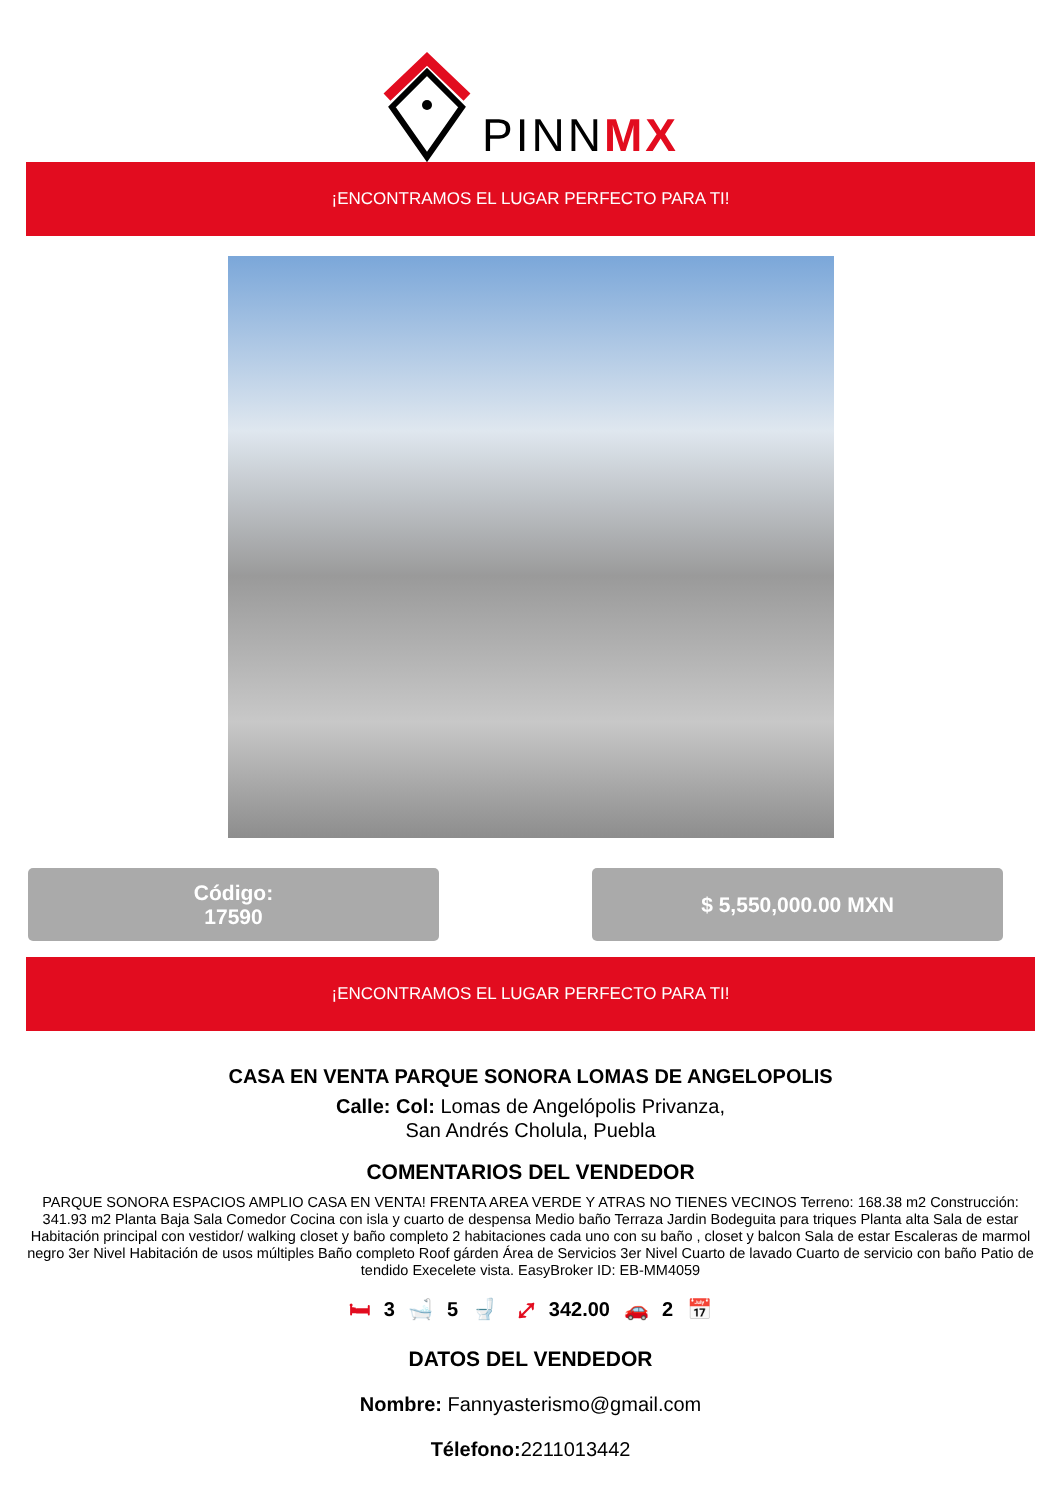PINNMX
¡ENCONTRAMOS EL LUGAR PERFECTO PARA TI!
Código:
17590
$ 5,550,000.00 MXN
¡ENCONTRAMOS EL LUGAR PERFECTO PARA TI!
CASA EN VENTA PARQUE SONORA LOMAS DE ANGELOPOLIS
Calle: Col: Lomas de Angelópolis Privanza,
San Andrés Cholula, Puebla
COMENTARIOS DEL VENDEDOR
PARQUE SONORA ESPACIOS AMPLIO CASA EN VENTA! FRENTA AREA VERDE Y ATRAS NO TIENES VECINOS Terreno: 168.38 m2 Construcción: 341.93 m2 Planta Baja Sala Comedor Cocina con isla y cuarto de despensa Medio baño Terraza Jardin Bodeguita para triques Planta alta Sala de estar Habitación principal con vestidor/ walking closet y baño completo 2 habitaciones cada uno con su baño , closet y balcon Sala de estar Escaleras de marmol negro 3er Nivel Habitación de usos múltiples Baño completo Roof gárden Área de Servicios 3er Nivel Cuarto de lavado Cuarto de servicio con baño Patio de tendido Execelete vista. EasyBroker ID: EB-MM4059
🛏 3 🛁 5 🚽 ⤢ 342.00 🚗 2 📅
DATOS DEL VENDEDOR
Nombre: Fannyasterismo@gmail.com
Télefono: 2211013442